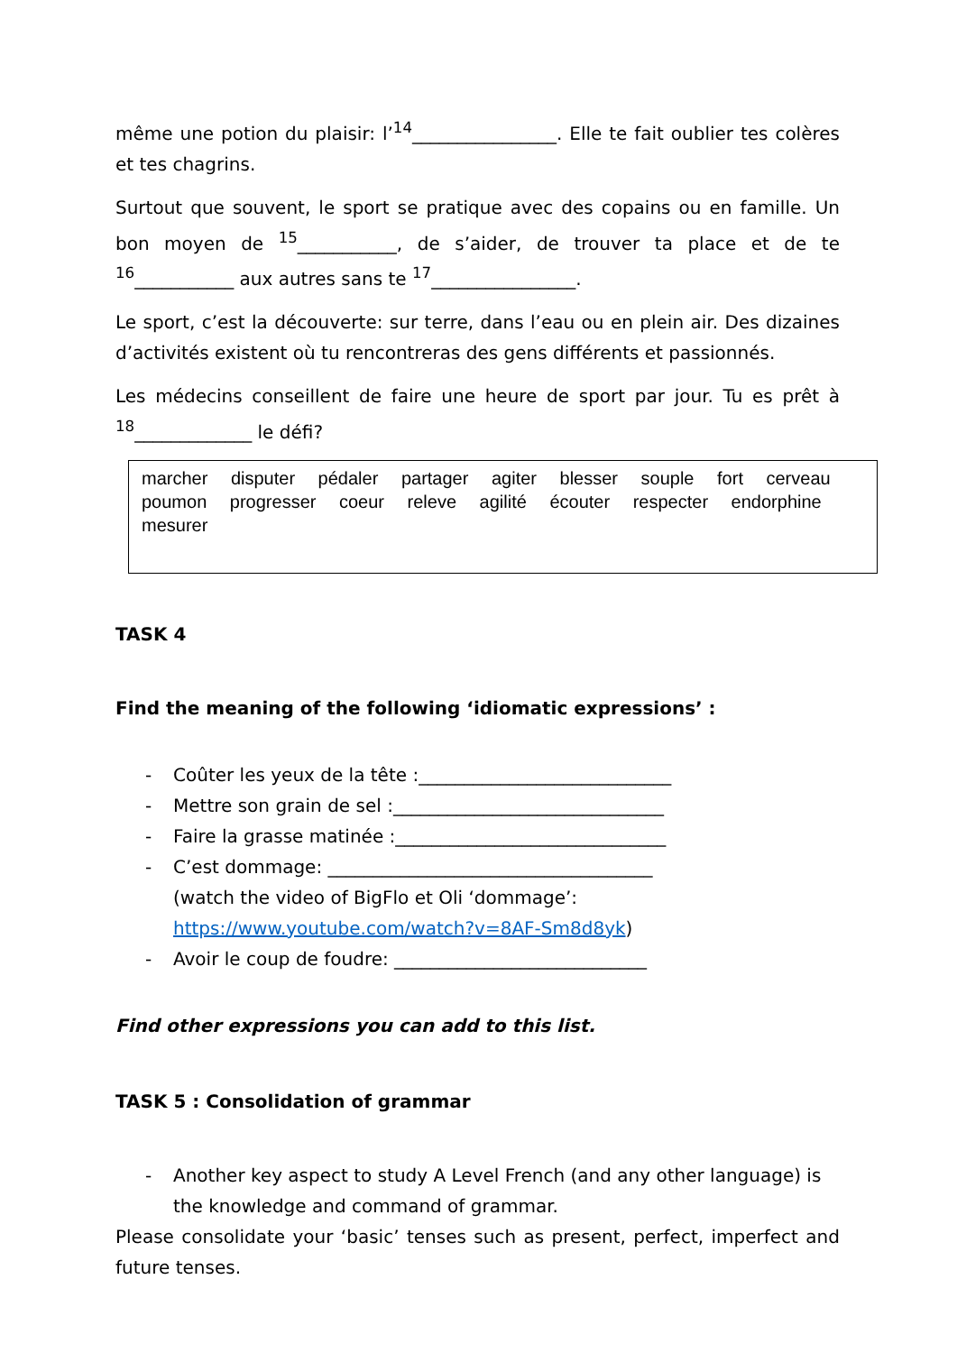même une potion du plaisir: l’<sup>14</sup>________________. Elle te fait oublier tes colères et tes chagrins.
Surtout que souvent, le sport se pratique avec des copains ou en famille. Un bon moyen de <sup>15</sup>___________, de s’aider, de trouver ta place et de te <sup>16</sup>___________ aux autres sans te <sup>17</sup>________________.
Le sport, c’est la découverte: sur terre, dans l’eau ou en plein air. Des dizaines d’activités existent où tu rencontreras des gens différents et passionnés.
Les médecins conseillent de faire une heure de sport par jour. Tu es prêt à <sup>18</sup>_____________ le défi?
marcher disputer pédaler partager agiter blesser souple fort cerveau poumon progresser coeur releve agilité écouter respecter endorphine mesurer
TASK 4
Find the meaning of the following ‘idiomatic expressions’ :
- Coûter les yeux de la tête :____________________________
- Mettre son grain de sel :______________________________
- Faire la grasse matinée :______________________________
- C’est dommage: ____________________________________
(watch the video of BigFlo et Oli ‘dommage’: https://www.youtube.com/watch?v=8AF-Sm8d8yk)
- Avoir le coup de foudre: ____________________________
Find other expressions you can add to this list.
TASK 5 : Consolidation of grammar
- Another key aspect to study A Level French (and any other language) is the knowledge and command of grammar.
Please consolidate your ‘basic’ tenses such as present, perfect, imperfect and future tenses.